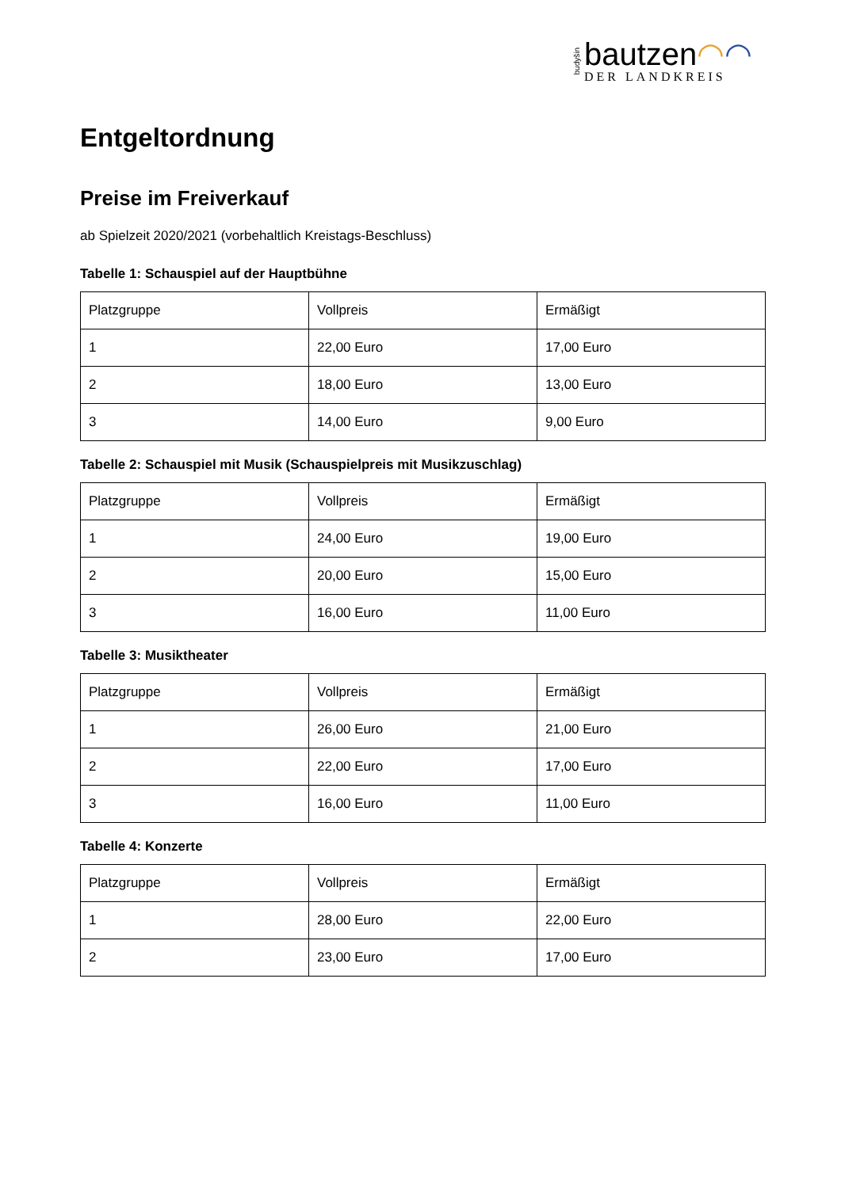budyšin
bautzen◠◠
DER LANDKREIS
Entgeltordnung
Preise im Freiverkauf
ab Spielzeit 2020/2021 (vorbehaltlich Kreistags-Beschluss)
Tabelle 1: Schauspiel auf der Hauptbühne
| Platzgruppe | Vollpreis | Ermäßigt |
| --- | --- | --- |
| 1 | 22,00 Euro | 17,00 Euro |
| 2 | 18,00 Euro | 13,00 Euro |
| 3 | 14,00 Euro | 9,00 Euro |
Tabelle 2: Schauspiel mit Musik (Schauspielpreis mit Musikzuschlag)
| Platzgruppe | Vollpreis | Ermäßigt |
| --- | --- | --- |
| 1 | 24,00 Euro | 19,00 Euro |
| 2 | 20,00 Euro | 15,00 Euro |
| 3 | 16,00 Euro | 11,00 Euro |
Tabelle 3: Musiktheater
| Platzgruppe | Vollpreis | Ermäßigt |
| --- | --- | --- |
| 1 | 26,00 Euro | 21,00 Euro |
| 2 | 22,00 Euro | 17,00 Euro |
| 3 | 16,00 Euro | 11,00 Euro |
Tabelle 4: Konzerte
| Platzgruppe | Vollpreis | Ermäßigt |
| --- | --- | --- |
| 1 | 28,00 Euro | 22,00 Euro |
| 2 | 23,00 Euro | 17,00 Euro |